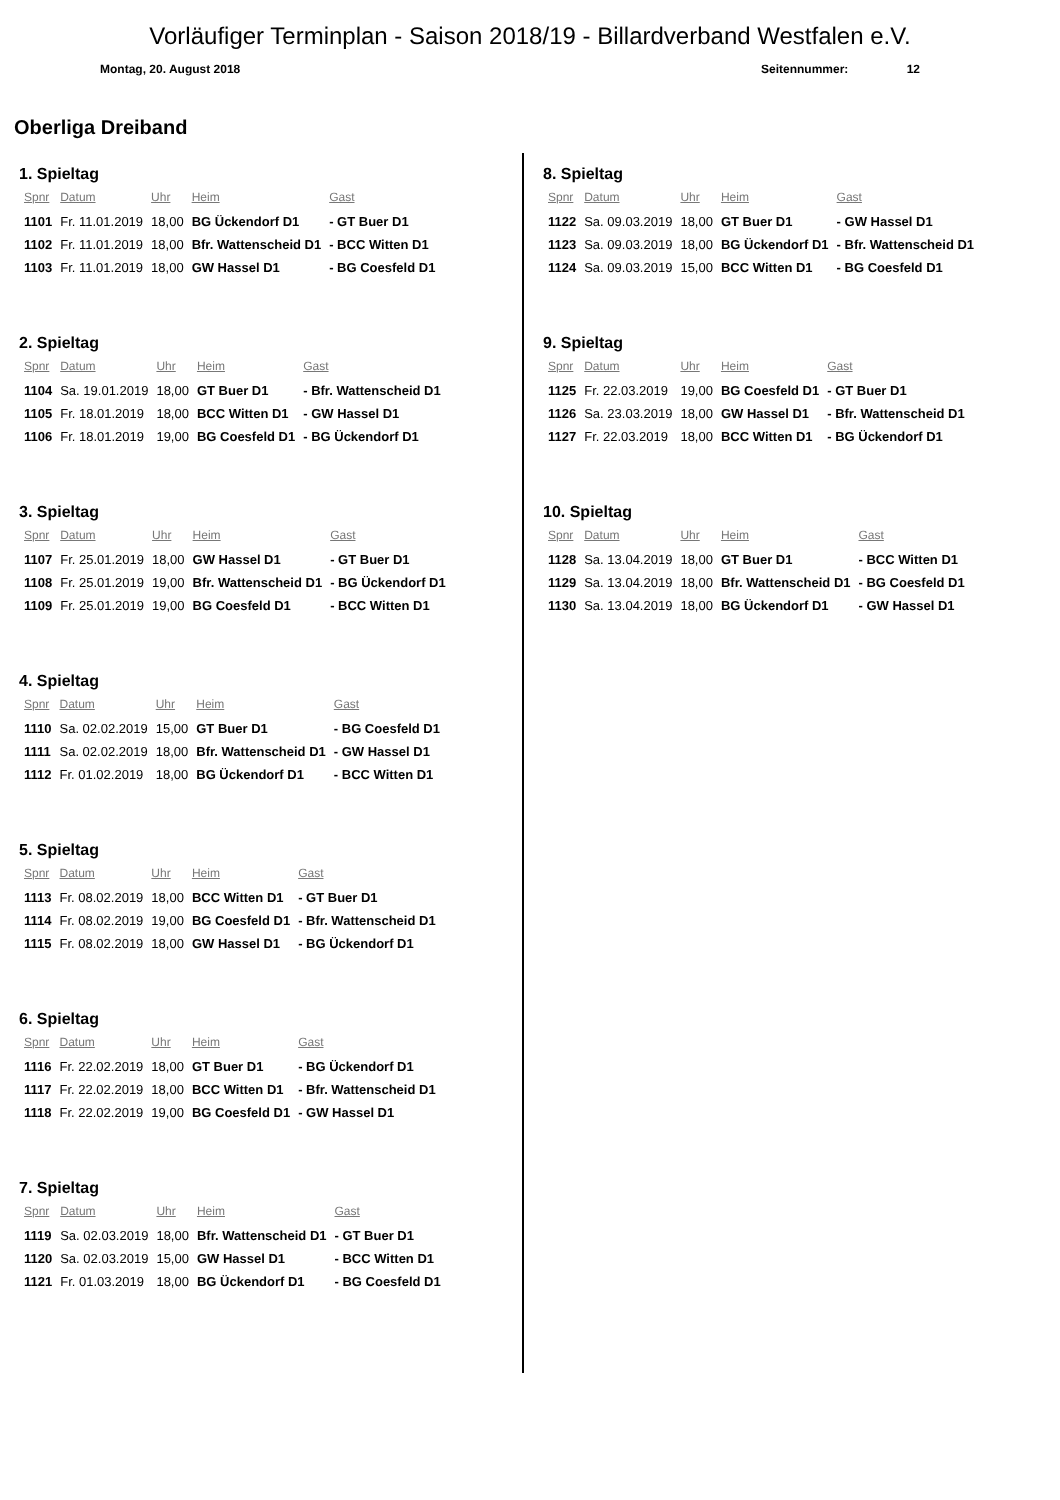Vorläufiger Terminplan - Saison 2018/19 - Billardverband Westfalen e.V.
Montag, 20. August 2018 Seitennummer: 12
Oberliga Dreiband
1. Spieltag
| Spnr | Datum | Uhr | Heim | Gast |
| --- | --- | --- | --- | --- |
| 1101 | Fr. 11.01.2019 | 18,00 | BG Ückendorf D1 | - GT Buer D1 |
| 1102 | Fr. 11.01.2019 | 18,00 | Bfr. Wattenscheid D1 | - BCC Witten D1 |
| 1103 | Fr. 11.01.2019 | 18,00 | GW Hassel D1 | - BG Coesfeld D1 |
2. Spieltag
| Spnr | Datum | Uhr | Heim | Gast |
| --- | --- | --- | --- | --- |
| 1104 | Sa. 19.01.2019 | 18,00 | GT Buer D1 | - Bfr. Wattenscheid D1 |
| 1105 | Fr. 18.01.2019 | 18,00 | BCC Witten D1 | - GW Hassel D1 |
| 1106 | Fr. 18.01.2019 | 19,00 | BG Coesfeld D1 | - BG Ückendorf D1 |
3. Spieltag
| Spnr | Datum | Uhr | Heim | Gast |
| --- | --- | --- | --- | --- |
| 1107 | Fr. 25.01.2019 | 18,00 | GW Hassel D1 | - GT Buer D1 |
| 1108 | Fr. 25.01.2019 | 19,00 | Bfr. Wattenscheid D1 | - BG Ückendorf D1 |
| 1109 | Fr. 25.01.2019 | 19,00 | BG Coesfeld D1 | - BCC Witten D1 |
4. Spieltag
| Spnr | Datum | Uhr | Heim | Gast |
| --- | --- | --- | --- | --- |
| 1110 | Sa. 02.02.2019 | 15,00 | GT Buer D1 | - BG Coesfeld D1 |
| 1111 | Sa. 02.02.2019 | 18,00 | Bfr. Wattenscheid D1 | - GW Hassel D1 |
| 1112 | Fr. 01.02.2019 | 18,00 | BG Ückendorf D1 | - BCC Witten D1 |
5. Spieltag
| Spnr | Datum | Uhr | Heim | Gast |
| --- | --- | --- | --- | --- |
| 1113 | Fr. 08.02.2019 | 18,00 | BCC Witten D1 | - GT Buer D1 |
| 1114 | Fr. 08.02.2019 | 19,00 | BG Coesfeld D1 | - Bfr. Wattenscheid D1 |
| 1115 | Fr. 08.02.2019 | 18,00 | GW Hassel D1 | - BG Ückendorf D1 |
6. Spieltag
| Spnr | Datum | Uhr | Heim | Gast |
| --- | --- | --- | --- | --- |
| 1116 | Fr. 22.02.2019 | 18,00 | GT Buer D1 | - BG Ückendorf D1 |
| 1117 | Fr. 22.02.2019 | 18,00 | BCC Witten D1 | - Bfr. Wattenscheid D1 |
| 1118 | Fr. 22.02.2019 | 19,00 | BG Coesfeld D1 | - GW Hassel D1 |
7. Spieltag
| Spnr | Datum | Uhr | Heim | Gast |
| --- | --- | --- | --- | --- |
| 1119 | Sa. 02.03.2019 | 18,00 | Bfr. Wattenscheid D1 | - GT Buer D1 |
| 1120 | Sa. 02.03.2019 | 15,00 | GW Hassel D1 | - BCC Witten D1 |
| 1121 | Fr. 01.03.2019 | 18,00 | BG Ückendorf D1 | - BG Coesfeld D1 |
8. Spieltag
| Spnr | Datum | Uhr | Heim | Gast |
| --- | --- | --- | --- | --- |
| 1122 | Sa. 09.03.2019 | 18,00 | GT Buer D1 | - GW Hassel D1 |
| 1123 | Sa. 09.03.2019 | 18,00 | BG Ückendorf D1 | - Bfr. Wattenscheid D1 |
| 1124 | Sa. 09.03.2019 | 15,00 | BCC Witten D1 | - BG Coesfeld D1 |
9. Spieltag
| Spnr | Datum | Uhr | Heim | Gast |
| --- | --- | --- | --- | --- |
| 1125 | Fr. 22.03.2019 | 19,00 | BG Coesfeld D1 | - GT Buer D1 |
| 1126 | Sa. 23.03.2019 | 18,00 | GW Hassel D1 | - Bfr. Wattenscheid D1 |
| 1127 | Fr. 22.03.2019 | 18,00 | BCC Witten D1 | - BG Ückendorf D1 |
10. Spieltag
| Spnr | Datum | Uhr | Heim | Gast |
| --- | --- | --- | --- | --- |
| 1128 | Sa. 13.04.2019 | 18,00 | GT Buer D1 | - BCC Witten D1 |
| 1129 | Sa. 13.04.2019 | 18,00 | Bfr. Wattenscheid D1 | - BG Coesfeld D1 |
| 1130 | Sa. 13.04.2019 | 18,00 | BG Ückendorf D1 | - GW Hassel D1 |